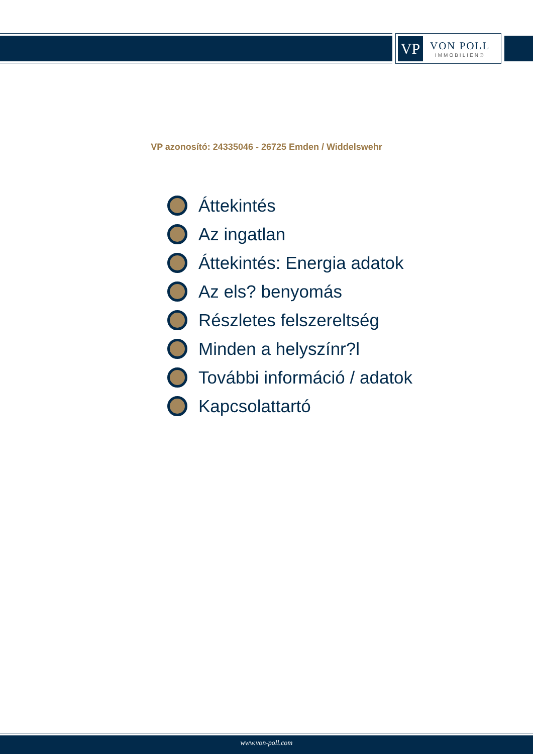VP
VON POLL
IMMOBILIEN®
VP azonosító: 24335046 - 26725 Emden / Widdelswehr
Áttekintés
Az ingatlan
Áttekintés: Energia adatok
Az els? benyomás
Részletes felszereltség
Minden a helyszínr?l
További információ / adatok
Kapcsolattartó
www.von-poll.com